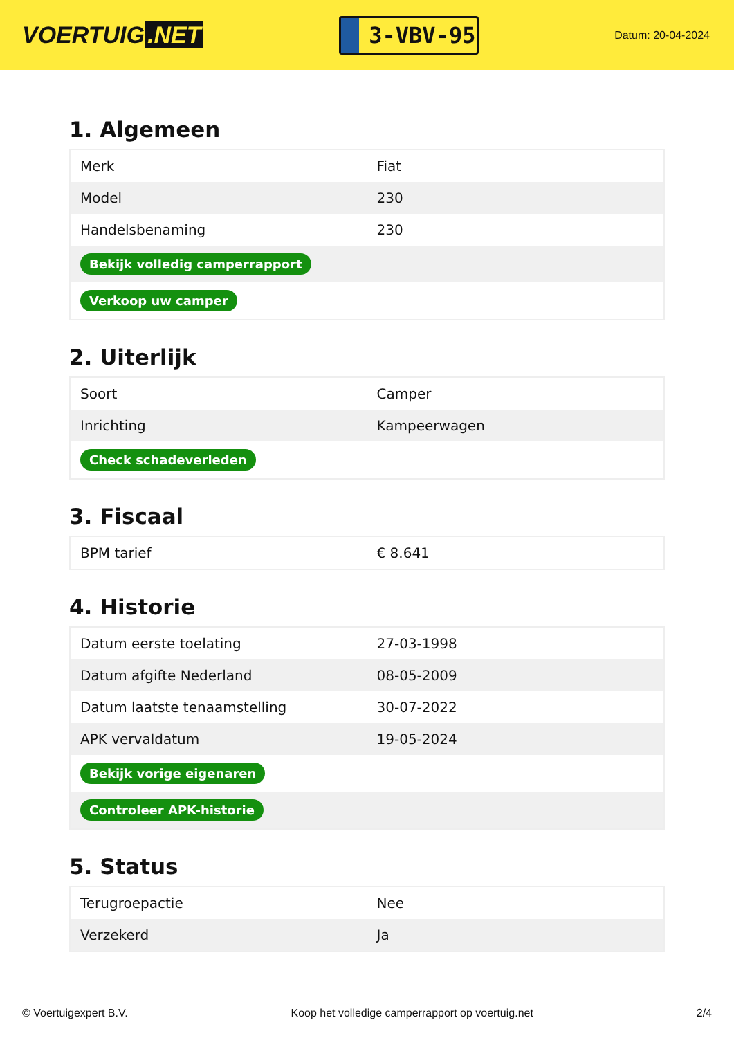VOERTUIG.NET
3-VBV-95
Datum: 20-04-2024
1. Algemeen
| Merk | Fiat |
| Model | 230 |
| Handelsbenaming | 230 |
| Bekijk volledig camperrapport | |
| Verkoop uw camper | |
2. Uiterlijk
| Soort | Camper |
| Inrichting | Kampeerwagen |
| Check schadeverleden | |
3. Fiscaal
| BPM tarief | € 8.641 |
4. Historie
| Datum eerste toelating | 27-03-1998 |
| Datum afgifte Nederland | 08-05-2009 |
| Datum laatste tenaamstelling | 30-07-2022 |
| APK vervaldatum | 19-05-2024 |
| Bekijk vorige eigenaren | |
| Controleer APK-historie | |
5. Status
| Terugroepactie | Nee |
| Verzekerd | Ja |
© Voertuigexpert B.V. Koop het volledige camperrapport op voertuig.net 2/4